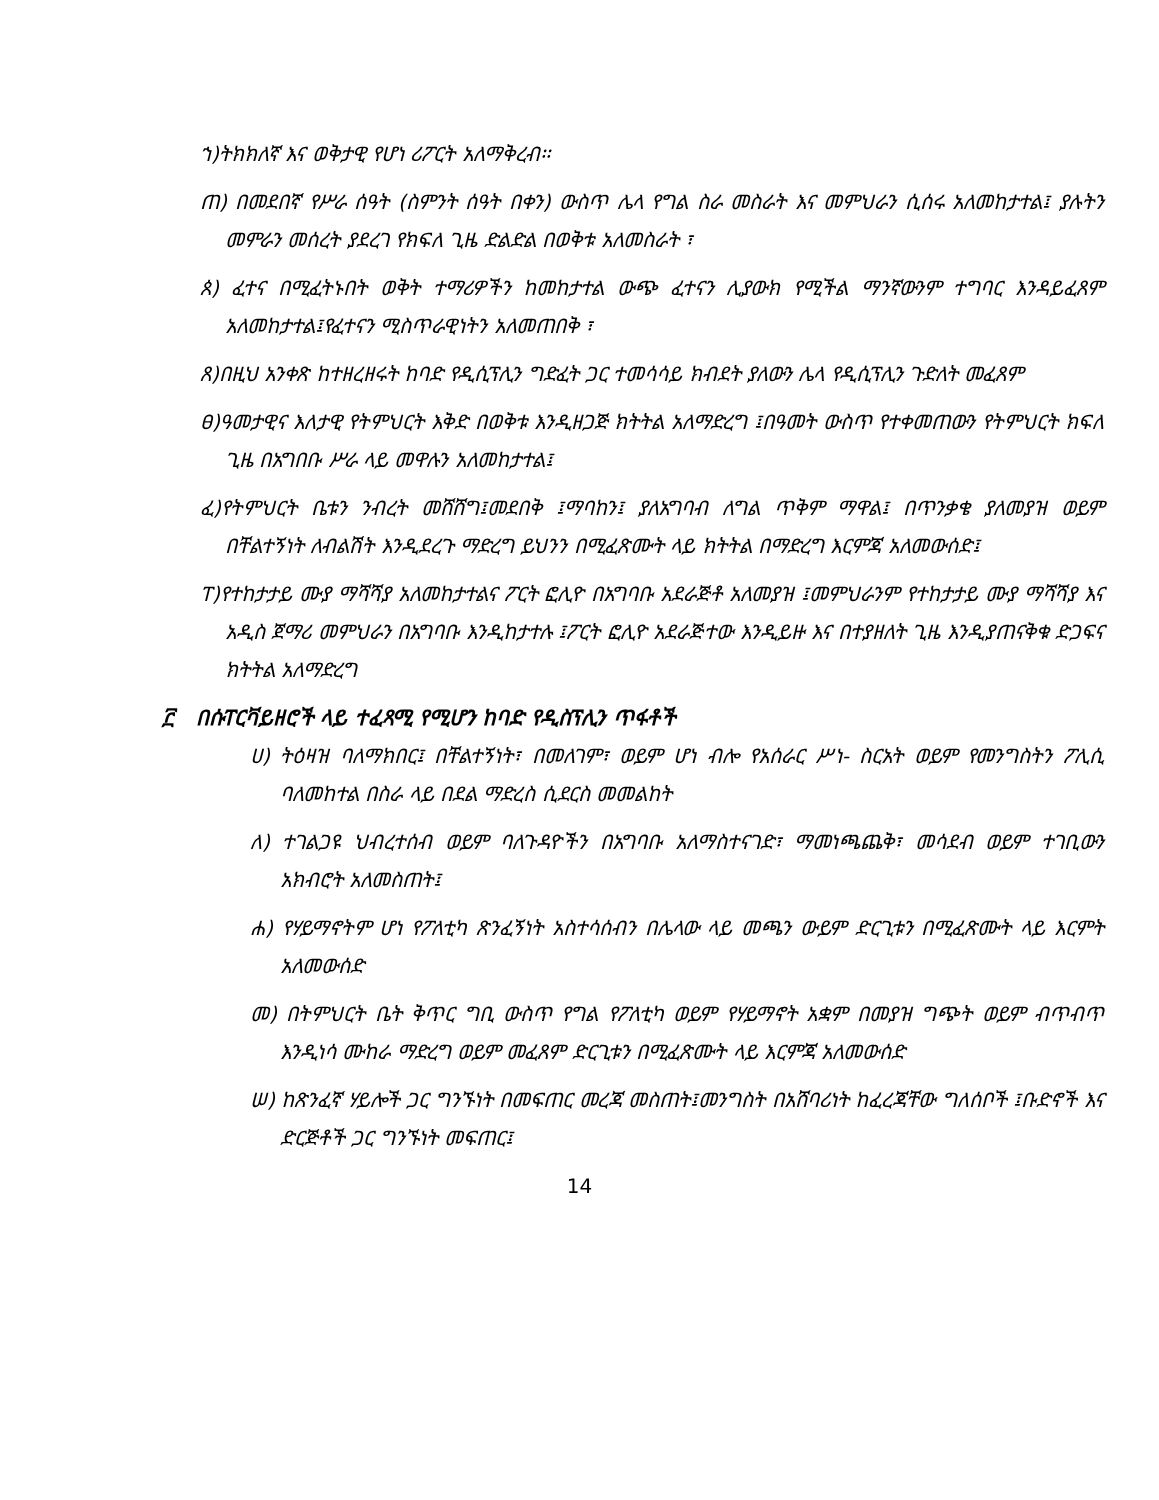ኀ)ትክክለኛ እና ወቅታዊ የሆነ ሪፖርት አለማቅረብ፡፡
ጠ) በመደበኛ የሥራ ሰዓት (ስምንት ሰዓት በቀን) ውስጥ ሌላ የግል ስራ መስራት እና መምህራን ሲሰሩ አለመከታተል፤ ያሉትን መምራን መሰረት ያደረገ የክፍለ ጊዜ ድልድል በወቅቱ አለመስራት ፣
ጰ) ፈተና በሚፈትኑበት ወቅት ተማሪዎችን ከመከታተል ውጭ ፈተናን ሊያውክ የሚችል ማንኛውንም ተግባር እንዳይፈጸም አለመከታተል፤የፈተናን ሚስጥራዊነትን አለመጠበቅ ፣
ጸ)በዚህ አንቀጽ ከተዘረዘሩት ከባድ የዲሲፕሊን ግድፈት ጋር ተመሳሳይ ክብደት ያለውን ሌላ የዲሲፕሊን ጉድለት መፈጸም
ፀ)ዓመታዊና እለታዊ የትምህርት እቅድ በወቅቱ እንዲዘጋጅ ክትትል አለማድረግ ፤በዓመት ውስጥ የተቀመጠውን የትምህርት ክፍለ ጊዜ በአግበቡ ሥራ ላይ መዋሉን አለመከታተል፤
ፈ)የትምህርት ቤቱን ንብረት መሸሸግ፤መደበቅ ፤ማባከን፤ ያለአግባብ ለግል ጥቅም ማዋል፤ በጥንቃቄ ያለመያዝ ወይም በቸልተኝነት ለብልሽት እንዲደረጉ ማድረግ ይህንን በሚፈጽሙት ላይ ክትትል በማድረግ እርምጃ አለመውሰድ፤
ፐ)የተከታታይ ሙያ ማሻሻያ አለመከታተልና ፖርት ፎሊዮ በአግባቡ አደራጅቶ አለመያዝ ፤መምህራንም የተከታታይ ሙያ ማሻሻያ እና አዲስ ጀማሪ መምህራን በአግባቡ እንዲከታተሉ ፤ፖርት ፎሊዮ አደራጅተው እንዲይዙ እና በተያዘለት ጊዜ እንዲያጠናቅቁ ድጋፍና ክትትል አለማድረግ
፫ በሱፐርቫይዘሮች ላይ ተፈጻሚ የሚሆን ከባድ የዲስፕሊን ጥፋቶች
ሀ) ትዕዛዝ ባለማክበር፤ በቸልተኝነት፣ በመለገም፣ ወይም ሆነ ብሎ የአሰራር ሥነ- ስርአት ወይም የመንግስትን ፖሊሲ ባለመከተል በስራ ላይ በደል ማድረስ ሲደርስ መመልከት
ለ) ተገልጋዩ ህብረተሰብ ወይም ባለጉዳዮችን በአግባቡ አለማስተናገድ፣ ማመነጫጨቅ፣ መሳደብ ወይም ተገቢውን አክብሮት አለመስጠት፤
ሐ) የሃይማኖትም ሆነ የፖለቲካ ጽንፈኝነት አስተሳሰብን በሌላው ላይ መጫን ውይም ድርጊቱን በሚፈጽሙት ላይ እርምት አለመውሰድ
መ) በትምህርት ቤት ቅጥር ግቢ ውስጥ የግል የፖለቲካ ወይም የሃይማኖት አቋም በመያዝ ግጭት ወይም ብጥብጥ እንዲነሳ ሙከራ ማድረግ ወይም መፈጸም ድርጊቱን በሚፈጽሙት ላይ እርምጃ አለመውሰድ
ሠ) ከጽንፈኛ ሃይሎች ጋር ግንኙነት በመፍጠር መረጃ መስጠት፤መንግስት በአሸባሪነት ከፈረጃቸው ግለሰቦች ፤ቡድኖች እና ድርጅቶች ጋር ግንኙነት መፍጠር፤
14